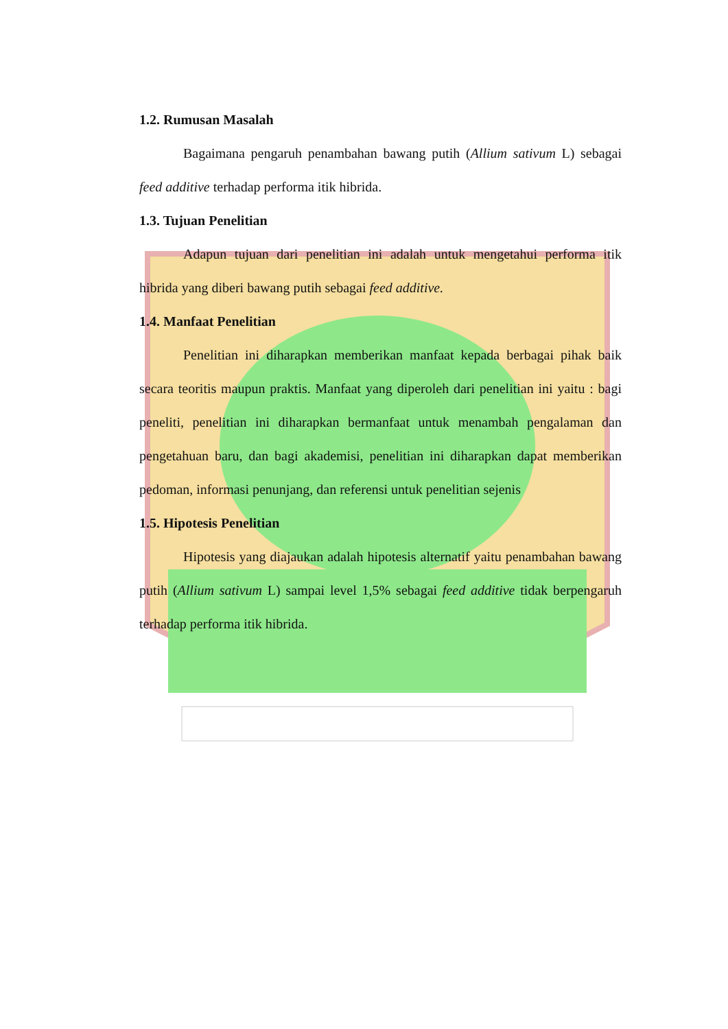1.2. Rumusan Masalah
Bagaimana pengaruh penambahan bawang putih (Allium sativum L) sebagai feed additive terhadap performa itik hibrida.
1.3. Tujuan Penelitian
Adapun tujuan dari penelitian ini adalah untuk mengetahui performa itik hibrida yang diberi bawang putih sebagai feed additive.
1.4. Manfaat Penelitian
Penelitian ini diharapkan memberikan manfaat kepada berbagai pihak baik secara teoritis maupun praktis. Manfaat yang diperoleh dari penelitian ini yaitu : bagi peneliti, penelitian ini diharapkan bermanfaat untuk menambah pengalaman dan pengetahuan baru, dan bagi akademisi, penelitian ini diharapkan dapat memberikan pedoman, informasi penunjang, dan referensi untuk penelitian sejenis
1.5. Hipotesis Penelitian
Hipotesis yang diajaukan adalah hipotesis alternatif yaitu penambahan bawang putih (Allium sativum L) sampai level 1,5% sebagai feed additive tidak berpengaruh terhadap performa itik hibrida.